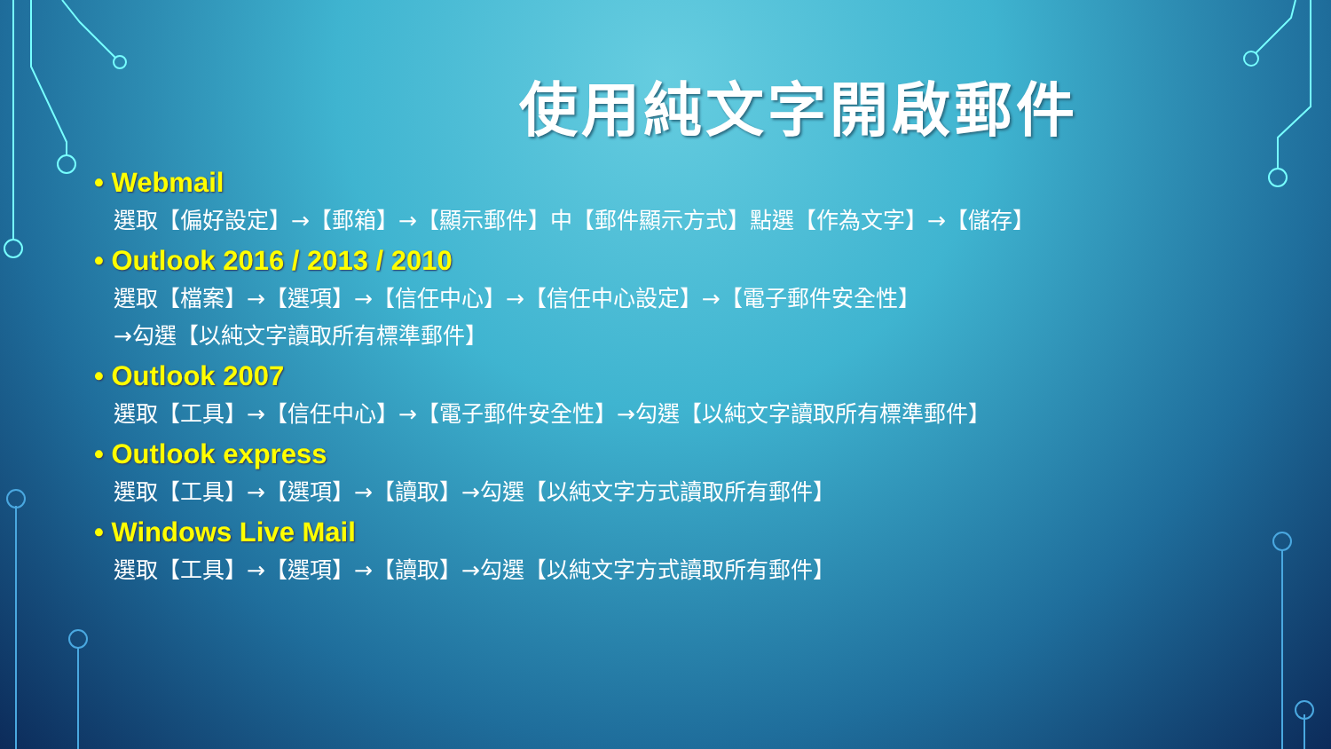使用純文字開啟郵件
• Webmail
選取【偏好設定】→【郵箱】→【顯示郵件】中【郵件顯示方式】點選【作為文字】→【儲存】
• Outlook 2016 / 2013 / 2010
選取【檔案】→【選項】→【信任中心】→【信任中心設定】→【電子郵件安全性】
→勾選【以純文字讀取所有標準郵件】
• Outlook 2007
選取【工具】→【信任中心】→【電子郵件安全性】→勾選【以純文字讀取所有標準郵件】
• Outlook express
選取【工具】→【選項】→【讀取】→勾選【以純文字方式讀取所有郵件】
• Windows Live Mail
選取【工具】→【選項】→【讀取】→勾選【以純文字方式讀取所有郵件】